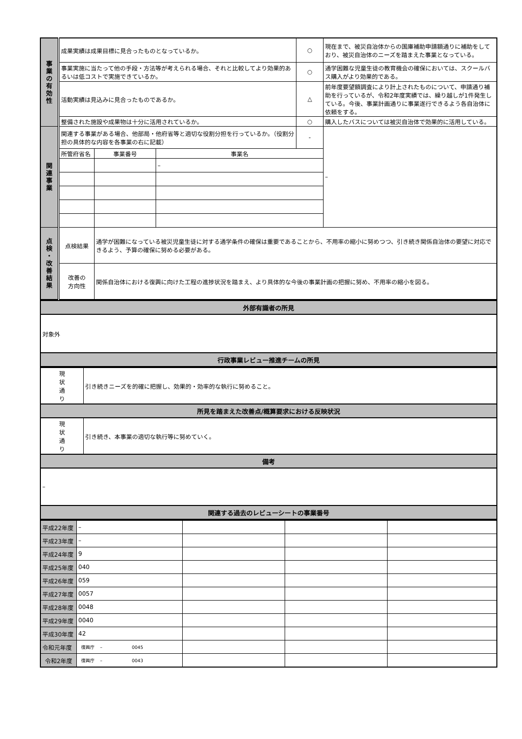| 事 業 の 有 効 性 | 成果実績は成果目標に見合ったものとなっているか。 | | | ○ | 現在まで、被災自治体からの国庫補助申請額通りに補助をしており、被災自治体のニーズを踏まえた事業となっている。 |
| | 事業実施に当たって他の手段・方法等が考えられる場合、それと比較してより効果的あるいは低コストで実施できているか。 | | | ○ | 通学困難な児童生徒の教育機会の確保においては、スクールバス購入がより効果的である。 |
| | 活動実績は見込みに見合ったものであるか。 | | | △ | 前年度要望額調査により計上されたものについて、申請通り補助を行っているが、令和2年度実績では、繰り越しが1件発生している。今後、事業計画通りに事業遂行できるよう各自治体に依頼をする。 |
| | 整備された施設や成果物は十分に活用されているか。 | | | ○ | 購入したバスについては被災自治体で効果的に活用している。 |
| 関 連 事 業 | 関連する事業がある場合、他部局・他府省等と適切な役割分担を行っているか。（役割分担の具体的な内容を各事業の右に記載） | | | - | – |
| | 所管府省名 | 事業番号 | 事業名 | | |
| | | | – | | |
| 点 検 ・ 改 善 結 果 | 点検結果 | 通学が困難になっている被災児童生徒に対する通学条件の確保は重要であることから、不用率の縮小に努めつつ、引き続き関係自治体の要望に対応できるよう、予算の確保に努める必要がある。 | | | |
| | 改善の 方向性 | 関係自治体における復興に向けた工程の進捗状況を踏まえ、より具体的な今後の事業計画の把握に努め、不用率の縮小を図る。 | | | |
| 外部有識者の所見 |
| 対象外 |
| 行政事業レビュー推進チームの所見 |
| 現 状 通 り | 引き続きニーズを的確に把握し、効果的・効率的な執行に努めること。 |
| 所見を踏まえた改善点/概算要求における反映状況 | |
| 現 状 通 り | 引き続き、本事業の適切な執行等に努めていく。 |
| 備考 | |
| – | |
| 関連する過去のレビューシートの事業番号 | |
| 平成22年度 | – | | | |
| 平成23年度 | – | | | |
| 平成24年度 | 9 | | | |
| 平成25年度 | 040 | | | |
| 平成26年度 | 059 | | | |
| 平成27年度 | 0057 | | | |
| 平成28年度 | 0048 | | | |
| 平成29年度 | 0040 | | | |
| 平成30年度 | 42 | | | |
| 令和元年度 | 復興庁 – 0045 | | | |
| 令和2年度 | 復興庁 – 0043 | | | |